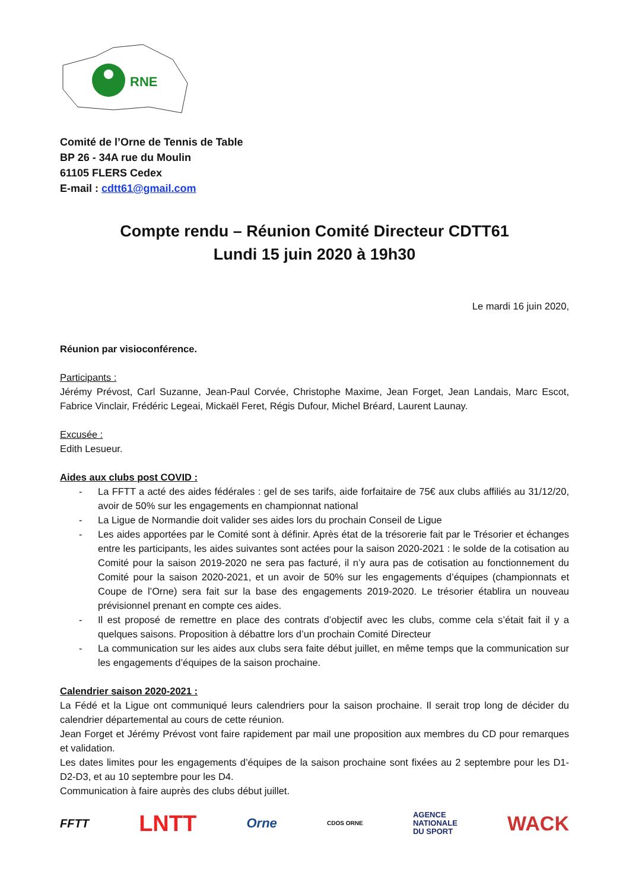RNE
Comité de l’Orne de Tennis de Table
BP 26 - 34A rue du Moulin
61105 FLERS Cedex
E-mail : cdtt61@gmail.com
Compte rendu – Réunion Comité Directeur CDTT61
Lundi 15 juin 2020 à 19h30
Le mardi 16 juin 2020,
Réunion par visioconférence.
Participants :
Jérémy Prévost, Carl Suzanne, Jean-Paul Corvée, Christophe Maxime, Jean Forget, Jean Landais, Marc Escot, Fabrice Vinclair, Frédéric Legeai, Mickaël Feret, Régis Dufour, Michel Bréard, Laurent Launay.
Excusée :
Edith Lesueur.
Aides aux clubs post COVID :
- La FFTT a acté des aides fédérales : gel de ses tarifs, aide forfaitaire de 75€ aux clubs affiliés au 31/12/20, avoir de 50% sur les engagements en championnat national
- La Ligue de Normandie doit valider ses aides lors du prochain Conseil de Ligue
- Les aides apportées par le Comité sont à définir. Après état de la trésorerie fait par le Trésorier et échanges entre les participants, les aides suivantes sont actées pour la saison 2020-2021 : le solde de la cotisation au Comité pour la saison 2019-2020 ne sera pas facturé, il n’y aura pas de cotisation au fonctionnement du Comité pour la saison 2020-2021, et un avoir de 50% sur les engagements d’équipes (championnats et Coupe de l’Orne) sera fait sur la base des engagements 2019-2020. Le trésorier établira un nouveau prévisionnel prenant en compte ces aides.
- Il est proposé de remettre en place des contrats d’objectif avec les clubs, comme cela s’était fait il y a quelques saisons. Proposition à débattre lors d’un prochain Comité Directeur
- La communication sur les aides aux clubs sera faite début juillet, en même temps que la communication sur les engagements d’équipes de la saison prochaine.
Calendrier saison 2020-2021 :
La Fédé et la Ligue ont communiqué leurs calendriers pour la saison prochaine. Il serait trop long de décider du calendrier départemental au cours de cette réunion.
Jean Forget et Jérémy Prévost vont faire rapidement par mail une proposition aux membres du CD pour remarques et validation.
Les dates limites pour les engagements d’équipes de la saison prochaine sont fixées au 2 septembre pour les D1-D2-D3, et au 10 septembre pour les D4.
Communication à faire auprès des clubs début juillet.
FFTT
LNTT
Orne
CDOS ORNE
AGENCE
NATIONALE
DU SPORT
WACK